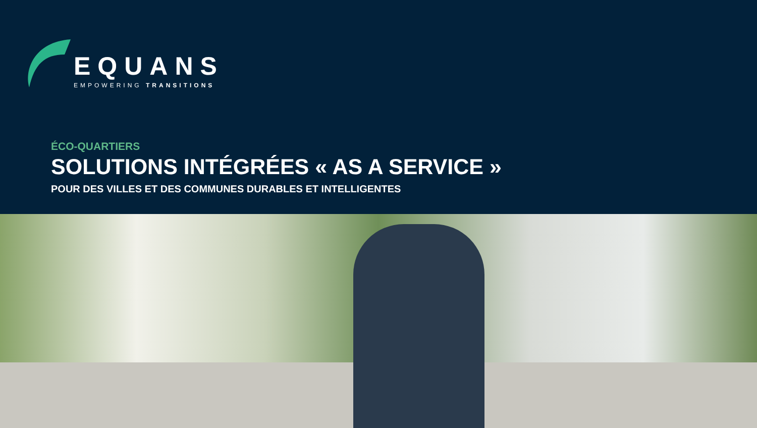EQUANS
EMPOWERING TRANSITIONS
ÉCO-QUARTIERS
SOLUTIONS INTÉGRÉES « AS A SERVICE »
POUR DES VILLES ET DES COMMUNES DURABLES ET INTELLIGENTES